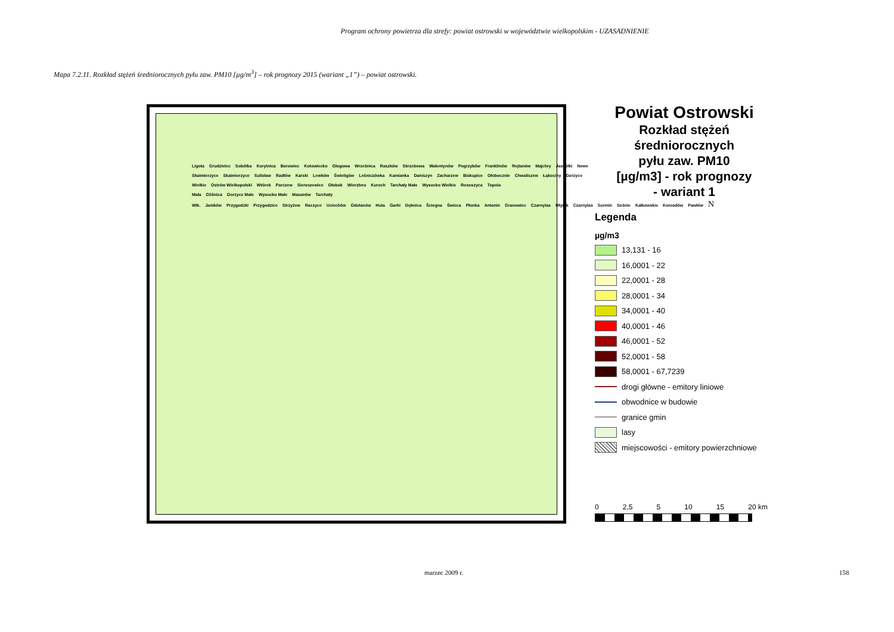Program ochrony powietrza dla strefy: powiat ostrowski w województwie wielkopolskim - UZASADNIENIE
Mapa 7.2.11. Rozkład stężeń średniorocznych pyłu zaw. PM10 [µg/m<sup>3</sup>] – rok prognozy 2015 (wariant „1”) – powiat ostrowski.
Ligota Grudzielec Sobótka Korytnica Borowiec Kotowiecko Głogowa Wrześnica Raszków Skrzebowa Walentynów Pogrzybów Franklinów Rejtanów Majchry Jaskólki Nowe Skalmierzyce Skalmierzyce Sulisław Radłów Karski Lewków Świeligów Leśniczówka Kamianka Daniszyn Zacharzew Biskupice Ołobocznie Chwaliszew Łąkociny Gorzyce Wielkie Ostrów Wielkopolski Wtórek Parczew Sieroszewice Ołobok Wierzbno Kuroch Tarchały Małe Wysocko Wielkie Rososzyca Topola Mała Gliśnica Gorzyce Małe Wysocko Małe Masanów Tarchały Wlk. Janików Przygodzki Przygodzice Strzyżew Raczyce Uciechów Odolanów Huta Garki Dębnica Ściegna Świeca Płonka Antonin Granowiec Czarnylas Młynik Czarnylas Surmin Sośnie Kałkowskie Konradów Pawłów N
Powiat Ostrowski
Rozkład stężeń
średniorocznych
pyłu zaw. PM10
[µg/m3] - rok prognozy
- wariant 1
Legenda
µg/m3
13,131 - 16
16,0001 - 22
22,0001 - 28
28,0001 - 34
34,0001 - 40
40,0001 - 46
46,0001 - 52
52,0001 - 58
58,0001 - 67,7239
drogi główne - emitory liniowe
obwodnice w budowie
granice gmin
lasy
miejscowości - emitory powierzchniowe
0 2,5 5 10 15 20 km
marzec 2009 r. 158